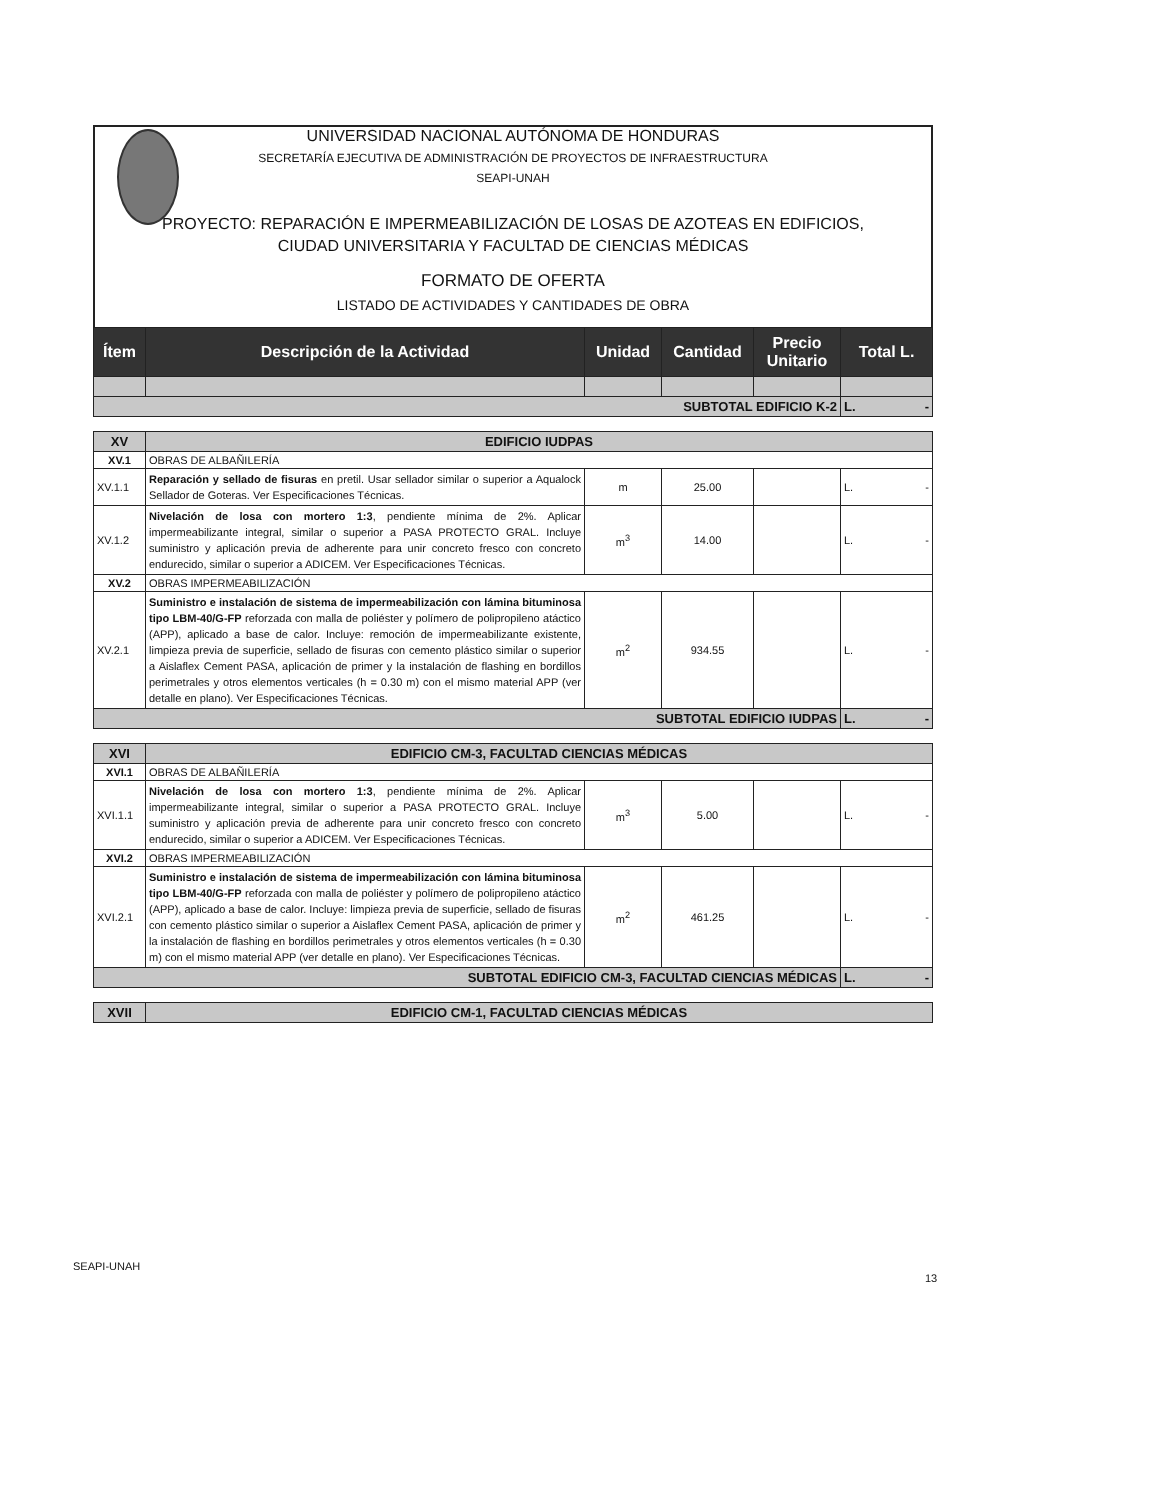UNIVERSIDAD NACIONAL AUTÓNOMA DE HONDURAS
SECRETARÍA EJECUTIVA DE ADMINISTRACIÓN DE PROYECTOS DE INFRAESTRUCTURA
SEAPI-UNAH
PROYECTO: REPARACIÓN E IMPERMEABILIZACIÓN DE LOSAS DE AZOTEAS EN EDIFICIOS,
CIUDAD UNIVERSITARIA Y FACULTAD DE CIENCIAS MÉDICAS
FORMATO DE OFERTA
LISTADO DE ACTIVIDADES Y CANTIDADES DE OBRA
| Ítem | Descripción de la Actividad | Unidad | Cantidad | Precio Unitario | Total L. |
| --- | --- | --- | --- | --- | --- |
| SUBTOTAL EDIFICIO K-2 | | | | | L. - |
| XV | EDIFICIO IUDPAS | | | | |
| XV.1 | OBRAS DE ALBAÑILERÍA | | | | |
| XV.1.1 | Reparación y sellado de fisuras en pretil. Usar sellador similar o superior a Aqualock Sellador de Goteras. Ver Especificaciones Técnicas. | m | 25.00 | | L. - |
| XV.1.2 | Nivelación de losa con mortero 1:3 , pendiente mínima de 2%. Aplicar impermeabilizante integral, similar o superior a PASA PROTECTO GRAL. Incluye suministro y aplicación previa de adherente para unir concreto fresco con concreto endurecido, similar o superior a ADICEM. Ver Especificaciones Técnicas. | m<sup>3</sup> | 14.00 | | L. - |
| XV.2 | OBRAS IMPERMEABILIZACIÓN | | | | |
| XV.2.1 | Suministro e instalación de sistema de impermeabilización con lámina bituminosa tipo LBM-40/G-FP reforzada con malla de poliéster y polímero de polipropileno atáctico (APP), aplicado a base de calor. Incluye: remoción de impermeabilizante existente, limpieza previa de superficie, sellado de fisuras con cemento plástico similar o superior a Aislaflex Cement PASA, aplicación de primer y la instalación de flashing en bordillos perimetrales y otros elementos verticales (h = 0.30 m) con el mismo material APP (ver detalle en plano). Ver Especificaciones Técnicas. | m<sup>2</sup> | 934.55 | | L. - |
| SUBTOTAL EDIFICIO IUDPAS | | | | | L. - |
| XVI | EDIFICIO CM-3, FACULTAD CIENCIAS MÉDICAS | | | | |
| XVI.1 | OBRAS DE ALBAÑILERÍA | | | | |
| XVI.1.1 | Nivelación de losa con mortero 1:3 , pendiente mínima de 2%. Aplicar impermeabilizante integral, similar o superior a PASA PROTECTO GRAL. Incluye suministro y aplicación previa de adherente para unir concreto fresco con concreto endurecido, similar o superior a ADICEM. Ver Especificaciones Técnicas. | m<sup>3</sup> | 5.00 | | L. - |
| XVI.2 | OBRAS IMPERMEABILIZACIÓN | | | | |
| XVI.2.1 | Suministro e instalación de sistema de impermeabilización con lámina bituminosa tipo LBM-40/G-FP reforzada con malla de poliéster y polímero de polipropileno atáctico (APP), aplicado a base de calor. Incluye: limpieza previa de superficie, sellado de fisuras con cemento plástico similar o superior a Aislaflex Cement PASA, aplicación de primer y la instalación de flashing en bordillos perimetrales y otros elementos verticales (h = 0.30 m) con el mismo material APP (ver detalle en plano). Ver Especificaciones Técnicas. | m<sup>2</sup> | 461.25 | | L. - |
| SUBTOTAL EDIFICIO CM-3, FACULTAD CIENCIAS MÉDICAS | | | | | L. - |
| XVII | EDIFICIO CM-1, FACULTAD CIENCIAS MÉDICAS |
SEAPI-UNAH
13